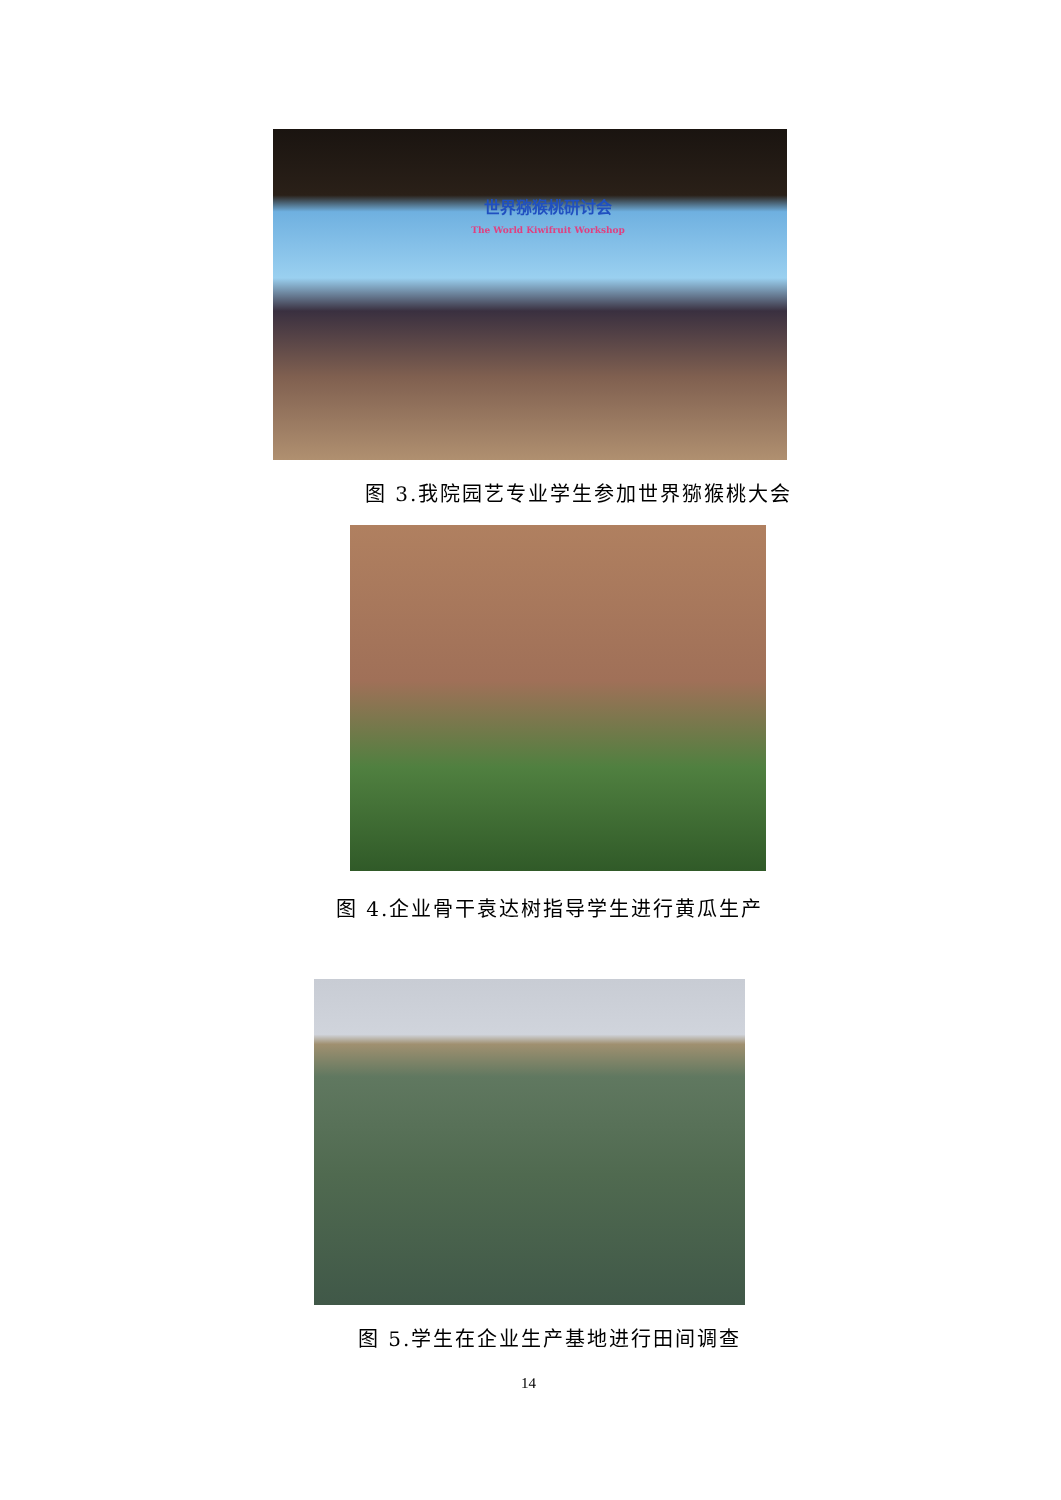世界猕猴桃研讨会
The World Kiwifruit Workshop
图 3.我院园艺专业学生参加世界猕猴桃大会
图 4.企业骨干袁达树指导学生进行黄瓜生产
图 5.学生在企业生产基地进行田间调查
14